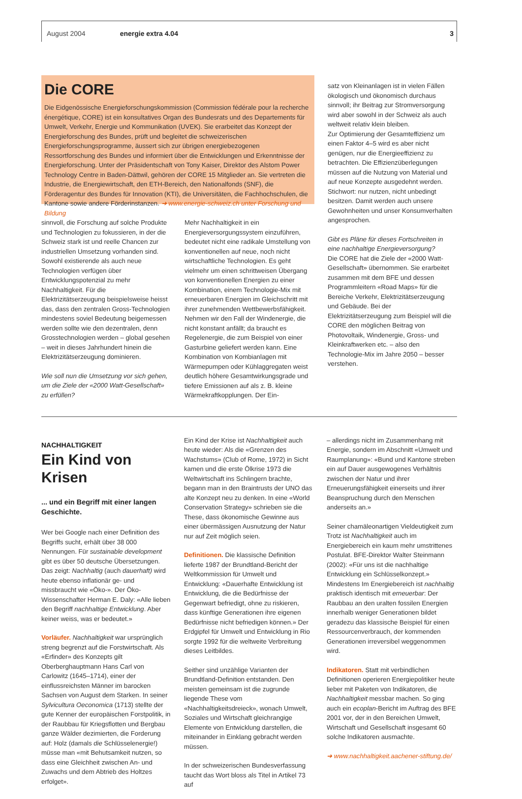August 2004 energie extra 4.04 3
Die CORE
Die Eidgenössische Energieforschungskommission (Commission fédérale pour la recherche énergétique, CORE) ist ein konsultatives Organ des Bundesrats und des Departements für Umwelt, Verkehr, Energie und Kommunikation (UVEK). Sie erarbeitet das Konzept der Energieforschung des Bundes, prüft und begleitet die schweizerischen Energieforschungsprogramme, äussert sich zur übrigen energiebezogenen Ressortforschung des Bundes und informiert über die Entwicklungen und Erkenntnisse der Energieforschung. Unter der Präsidentschaft von Tony Kaiser, Direktor des Alstom Power Technology Centre in Baden-Dättwil, gehören der CORE 15 Mitglieder an. Sie vertreten die Industrie, die Energiewirtschaft, den ETH-Bereich, den Nationalfonds (SNF), die Förderagentur des Bundes für Innovation (KTI), die Universitäten, die Fachhochschulen, die Kantone sowie andere Förderinstanzen. ➜ www.energie-schweiz.ch unter Forschung und Bildung
sinnvoll, die Forschung auf solche Produkte und Technologien zu fokussieren, in der die Schweiz stark ist und reelle Chancen zur industriellen Umsetzung vorhanden sind. Sowohl existierende als auch neue Technologien verfügen über Entwicklungspotenzial zu mehr Nachhaltigkeit. Für die Elektrizitätserzeugung beispielsweise heisst das, dass den zentralen Gross-Technologien mindestens soviel Bedeutung beigemessen werden sollte wie den dezentralen, denn Grosstechnologien werden – global gesehen – weit in dieses Jahrhundert hinein die Elektrizitätserzeugung dominieren.
Wie soll nun die Umsetzung vor sich gehen, um die Ziele der «2000 Watt-Gesellschaft» zu erfüllen?
Mehr Nachhaltigkeit in ein Energieversorgungssystem einzuführen, bedeutet nicht eine radikale Umstellung von konventionellen auf neue, noch nicht wirtschaftliche Technologien. Es geht vielmehr um einen schrittweisen Übergang von konventionellen Energien zu einer Kombination, einem Technologie-Mix mit erneuerbaren Energien im Gleichschritt mit ihrer zunehmenden Wettbewerbsfähigkeit. Nehmen wir den Fall der Windenergie, die nicht konstant anfällt; da braucht es Regelenergie, die zum Beispiel von einer Gasturbine geliefert werden kann. Eine Kombination von Kombianlagen mit Wärmepumpen oder Kühlaggregaten weist deutlich höhere Gesamtwirkungsgrade und tiefere Emissionen auf als z. B. kleine Wärmekraftkopplungen. Der Ein-
satz von Kleinanlagen ist in vielen Fällen ökologisch und ökonomisch durchaus sinnvoll; ihr Beitrag zur Stromversorgung wird aber sowohl in der Schweiz als auch weltweit relativ klein bleiben.
Zur Optimierung der Gesamteffizienz um einen Faktor 4–5 wird es aber nicht genügen, nur die Energieeffizienz zu betrachten. Die Effizienzüberlegungen müssen auf die Nutzung von Material und auf neue Konzepte ausgedehnt werden. Stichwort: nur nutzen, nicht unbedingt besitzen. Damit werden auch unsere Gewohnheiten und unser Konsumverhalten angesprochen.
Gibt es Pläne für dieses Fortschreiten in eine nachhaltige Energieversorgung?
Die CORE hat die Ziele der «2000 Watt-Gesellschaft» übernommen. Sie erarbeitet zusammen mit dem BFE und dessen Programmleitern «Road Maps» für die Bereiche Verkehr, Elektrizitätserzeugung und Gebäude. Bei der Elektrizitätserzeugung zum Beispiel will die CORE den möglichen Beitrag von Photovoltaik, Windenergie, Gross- und Kleinkraftwerken etc. – also den Technologie-Mix im Jahre 2050 – besser verstehen.
NACHHALTIGKEIT
Ein Kind von Krisen
... und ein Begriff mit einer langen Geschichte.
Wer bei Google nach einer Definition des Begriffs sucht, erhält über 38 000 Nennungen. Für sustainable development gibt es über 50 deutsche Übersetzungen. Das zeigt: Nachhaltig (auch dauerhaft) wird heute ebenso inflationär ge- und missbraucht wie «Öko-». Der Öko-Wissenschafter Herman E. Daly: «Alle lieben den Begriff nachhaltige Entwicklung. Aber keiner weiss, was er bedeutet.»
Vorläufer. Nachhaltigkeit war ursprünglich streng begrenzt auf die Forstwirtschaft. Als «Erfinder» des Konzepts gilt Oberberghauptmann Hans Carl von Carlowitz (1645–1714), einer der einflussreichsten Männer im barocken Sachsen von August dem Starken. In seiner Sylvicultura Oeconomica (1713) stellte der gute Kenner der europäischen Forstpolitik, in der Raubbau für Kriegsflotten und Bergbau ganze Wälder dezimierten, die Forderung auf: Holz (damals die Schlüsselenergie!) müsse man «mit Behutsamkeit nutzen, so dass eine Gleichheit zwischen An- und Zuwachs und dem Abtrieb des Holtzes erfolget».
Ein Kind der Krise ist Nachhaltigkeit auch heute wieder: Als die «Grenzen des Wachstums» (Club of Rome, 1972) in Sicht kamen und die erste Ölkrise 1973 die Weltwirtschaft ins Schlingern brachte, begann man in den Braintrusts der UNO das alte Konzept neu zu denken. In eine «World Conservation Strategy» schrieben sie die These, dass ökonomische Gewinne aus einer übermässigen Ausnutzung der Natur nur auf Zeit möglich seien.
Definitionen. Die klassische Definition lieferte 1987 der Brundtland-Bericht der Weltkommission für Umwelt und Entwicklung: «Dauerhafte Entwicklung ist Entwicklung, die die Bedürfnisse der Gegenwart befriedigt, ohne zu riskieren, dass künftige Generationen ihre eigenen Bedürfnisse nicht befriedigen können.» Der Erdgipfel für Umwelt und Entwicklung in Rio sorgte 1992 für die weltweite Verbreitung dieses Leitbildes.
Seither sind unzählige Varianten der Brundtland-Definition entstanden. Den meisten gemeinsam ist die zugrunde liegende These vom «Nachhaltigkeitsdreieck», wonach Umwelt, Soziales und Wirtschaft gleichrangige Elemente von Entwicklung darstellen, die miteinander in Einklang gebracht werden müssen.
In der schweizerischen Bundesverfassung taucht das Wort bloss als Titel in Artikel 73 auf
– allerdings nicht im Zusammenhang mit Energie, sondern im Abschnitt «Umwelt und Raumplanung»: «Bund und Kantone streben ein auf Dauer ausgewogenes Verhältnis zwischen der Natur und ihrer Erneuerungsfähigkeit einerseits und ihrer Beanspruchung durch den Menschen anderseits an.»
Seiner chamäleonartigen Vieldeutigkeit zum Trotz ist Nachhaltigkeit auch im Energiebereich ein kaum mehr umstrittenes Postulat. BFE-Direktor Walter Steinmann (2002): «Für uns ist die nachhaltige Entwicklung ein Schlüsselkonzept.» Mindestens Im Energiebereich ist nachhaltig praktisch identisch mit erneuerbar: Der Raubbau an den uralten fossilen Energien innerhalb weniger Generationen bildet geradezu das klassische Beispiel für einen Ressourcenverbrauch, der kommenden Generationen irreversibel weggenommen wird.
Indikatoren. Statt mit verbindlichen Definitionen operieren Energiepolitiker heute lieber mit Paketen von Indikatoren, die Nachhaltigkeit messbar machen. So ging auch ein ecoplan-Bericht im Auftrag des BFE 2001 vor, der in den Bereichen Umwelt, Wirtschaft und Gesellschaft insgesamt 60 solche Indikatoren ausmachte.
➜ www.nachhaltigkeit.aachener-stiftung.de/